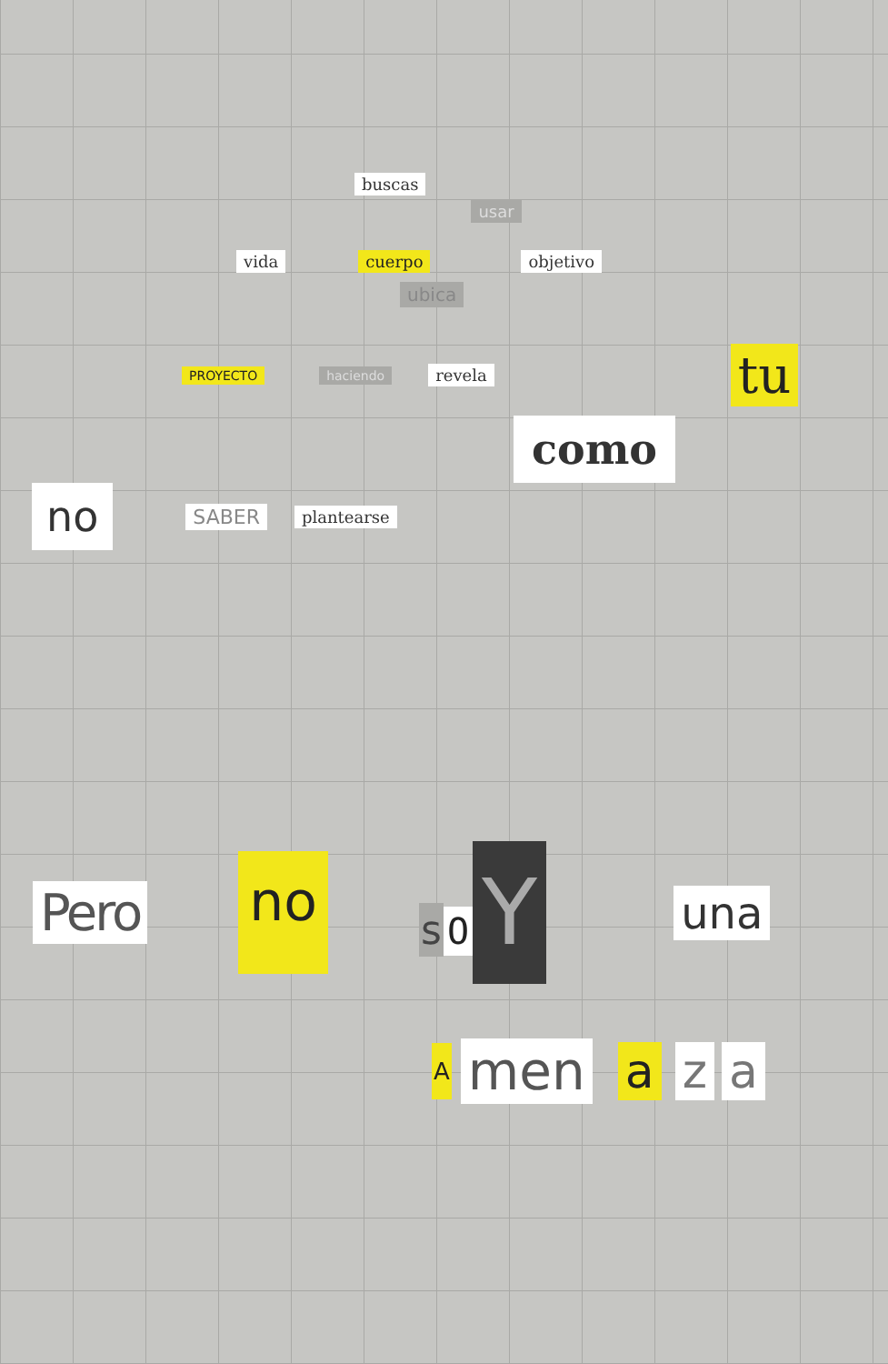buscas usar
vida cuerpo objetivo
ubica
PROYECTO haciendo revela tu
como
no SABER plantearse
Pero no s O Y una
Amen a z a